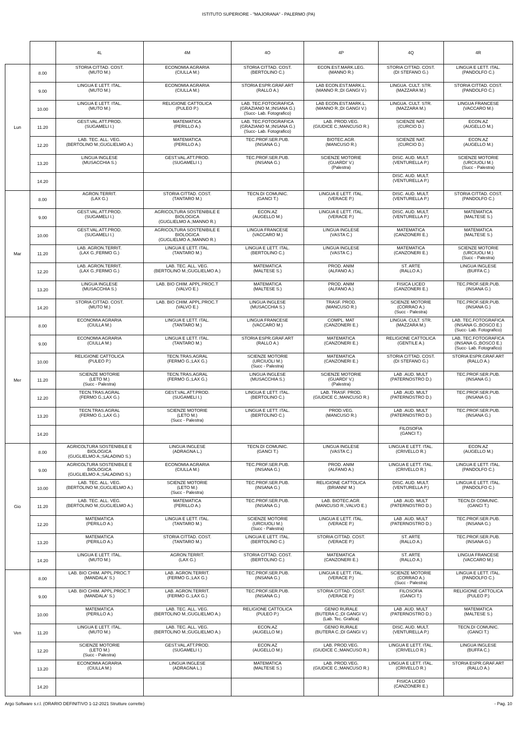ISTITUTO SUPERIORE - "MAJORANA" - PALERMO (PA)
| | | 4L | 4M | 4O | 4P | 4Q | 4R |
| --- | --- | --- | --- | --- | --- | --- | --- |
| Lun | 8.00 | STORIA CITTAD. COST. (MUTO M.) | ECONOMIA AGRARIA (CIULLA M.) | STORIA CITTAD. COST. (BERTOLINO C.) | ECON.EST.MARK.LEG. (MANNO R.) | STORIA CITTAD. COST. (DI STEFANO G.) | LINGUA E LETT. ITAL. (PANDOLFO C.) |
| | 9.00 | LINGUA E LETT. ITAL. (MUTO M.) | ECONOMIA AGRARIA (CIULLA M.) | STORIA ESPR.GRAF.ART (RALLO A.) | LAB ECON.EST.MARK.L. (MANNO R.;DI GANGI V.) | LINGUA. CULT. STR. (MAZZARA M.) | STORIA CITTAD. COST. (PANDOLFO C.) |
| | 10.00 | LINGUA E LETT. ITAL. (MUTO M.) | RELIGIONE CATTOLICA (PULEO P.) | LAB. TEC.FOTOGRAFICA (GRAZIANO M.;INSANA G.) (Succ- Lab. Fotografico) | LAB ECON.EST.MARK.L. (MANNO R.;DI GANGI V.) | LINGUA. CULT. STR. (MAZZARA M.) | LINGUA FRANCESE (VACCARO M.) |
| | 11.20 | GEST.VAL.ATT.PROD. (SUGAMELI I.) | MATEMATICA (PERILLO A.) | LAB. TEC.FOTOGRAFICA (GRAZIANO M.;INSANA G.) (Succ- Lab. Fotografico) | LAB. PROD.VEG. (GIUDICE C.;MANCUSO R.) | SCIENZE NAT. (CURCIO D.) | ECON.AZ (AUGELLO M.) |
| | 12.20 | LAB. TEC. ALL. VEG. (BERTOLINO M.;GUGLIELMO A.) | MATEMATICA (PERILLO A.) | TEC.PROF.SER.PUB. (INSANA G.) | BIOTEC.AGR. (MANCUSO R.) | SCIENZE NAT. (CURCIO D.) | ECON.AZ (AUGELLO M.) |
| | 13.20 | LINGUA INGLESE (MUSACCHIA S.) | GEST.VAL.ATT.PROD. (SUGAMELI I.) | TEC.PROF.SER.PUB. (INSANA G.) | SCIENZE MOTORIE (GUARDI' V.) (Palestra) | DISC. AUD. MULT. (VENTURELLA P.) | SCIENZE MOTORIE (URCIUOLI M.) (Succ - Palestra) |
| | 14.20 | | | | | DISC. AUD. MULT. (VENTURELLA P.) | |
| Mar | 8.00 | AGRON.TERRIT. (LAX G.) | STORIA CITTAD. COST. (TANTARO M.) | TECN.DI COMUNIC. (GANCI T.) | LINGUA E LETT. ITAL. (VERACE P.) | DISC. AUD. MULT. (VENTURELLA P.) | STORIA CITTAD. COST. (PANDOLFO C.) |
| | 9.00 | GEST.VAL.ATT.PROD. (SUGAMELI I.) | AGRICOLTURA SOSTENIBILE E BIOLOGICA (GUGLIELMO A.;MANNO R.) | ECON.AZ (AUGELLO M.) | LINGUA E LETT. ITAL. (VERACE P.) | DISC. AUD. MULT. (VENTURELLA P.) | MATEMATICA (MALTESE S.) |
| | 10.00 | GEST.VAL.ATT.PROD. (SUGAMELI I.) | AGRICOLTURA SOSTENIBILE E BIOLOGICA (GUGLIELMO A.;MANNO R.) | LINGUA FRANCESE (VACCARO M.) | LINGUA INGLESE (VASTA C.) | MATEMATICA (CANZONERI E.) | MATEMATICA (MALTESE S.) |
| | 11.20 | LAB. AGRON.TERRIT. (LAX G.;FERMO G.) | LINGUA E LETT. ITAL. (TANTARO M.) | LINGUA E LETT. ITAL. (BERTOLINO C.) | LINGUA INGLESE (VASTA C.) | MATEMATICA (CANZONERI E.) | SCIENZE MOTORIE (URCIUOLI M.) (Succ - Palestra) |
| | 12.20 | LAB. AGRON.TERRIT. (LAX G.;FERMO G.) | LAB. TEC. ALL. VEG. (BERTOLINO M.;GUGLIELMO A.) | MATEMATICA (MALTESE S.) | PROD. ANIM (ALFANO A.) | ST. ARTE (RALLO A.) | LINGUA INGLESE (BUFFA C.) |
| | 13.20 | LINGUA INGLESE (MUSACCHIA S.) | LAB. BIO CHIM. APPL.PROC.T (VALVO E.) | MATEMATICA (MALTESE S.) | PROD. ANIM (ALFANO A.) | FISICA LICEO (CANZONERI E.) | TEC.PROF.SER.PUB. (INSANA G.) |
| | 14.20 | STORIA CITTAD. COST. (MUTO M.) | LAB. BIO CHIM. APPL.PROC.T (VALVO E.) | LINGUA INGLESE (MUSACCHIA S.) | TRASF. PROD. (MANCUSO R.) | SCIENZE MOTORIE (CORRAO A.) (Succ - Palestra) | TEC.PROF.SER.PUB. (INSANA G.) |
| Mer | 8.00 | ECONOMIA AGRARIA (CIULLA M.) | LINGUA E LETT. ITAL. (TANTARO M.) | LINGUA FRANCESE (VACCARO M.) | COMPL. MAT (CANZONERI E.) | LINGUA. CULT. STR. (MAZZARA M.) | LAB. TEC.FOTOGRAFICA (INSANA G.;BOSCO E.) (Succ- Lab. Fotografico) |
| | 9.00 | ECONOMIA AGRARIA (CIULLA M.) | LINGUA E LETT. ITAL. (TANTARO M.) | STORIA ESPR.GRAF.ART (RALLO A.) | MATEMATICA (CANZONERI E.) | RELIGIONE CATTOLICA (GENTILE A.) | LAB. TEC.FOTOGRAFICA (INSANA G.;BOSCO E.) (Succ- Lab. Fotografico) |
| | 10.00 | RELIGIONE CATTOLICA (PULEO P.) | TECN.TRAS.AGRAL (FERMO G.;LAX G.) | SCIENZE MOTORIE (URCIUOLI M.) (Succ - Palestra) | MATEMATICA (CANZONERI E.) | STORIA CITTAD. COST. (DI STEFANO G.) | STORIA ESPR.GRAF.ART (RALLO A.) |
| | 11.20 | SCIENZE MOTORIE (LETO M.) (Succ - Palestra) | TECN.TRAS.AGRAL (FERMO G.;LAX G.) | LINGUA INGLESE (MUSACCHIA S.) | SCIENZE MOTORIE (GUARDI' V.) (Palestra) | LAB .AUD. MULT (PATERNOSTRO D.) | TEC.PROF.SER.PUB. (INSANA G.) |
| | 12.20 | TECN.TRAS.AGRAL (FERMO G.;LAX G.) | GEST.VAL.ATT.PROD. (SUGAMELI I.) | LINGUA E LETT. ITAL. (BERTOLINO C.) | LAB. TRASF. PROD. (GIUDICE C.;MANCUSO R.) | LAB .AUD. MULT (PATERNOSTRO D.) | TEC.PROF.SER.PUB. (INSANA G.) |
| | 13.20 | TECN.TRAS.AGRAL (FERMO G.;LAX G.) | SCIENZE MOTORIE (LETO M.) (Succ - Palestra) | LINGUA E LETT. ITAL. (BERTOLINO C.) | PROD.VEG. (MANCUSO R.) | LAB .AUD. MULT (PATERNOSTRO D.) | TEC.PROF.SER.PUB. (INSANA G.) |
| | 14.20 | | | | | FILOSOFIA (GANCI T.) | |
| Gio | 8.00 | AGRICOLTURA SOSTENIBILE E BIOLOGICA (GUGLIELMO A.;SALADINO S.) | LINGUA INGLESE (ADRAGNA L.) | TECN.DI COMUNIC. (GANCI T.) | LINGUA INGLESE (VASTA C.) | LINGUA E LETT. ITAL. (CRIVELLO R.) | ECON.AZ (AUGELLO M.) |
| | 9.00 | AGRICOLTURA SOSTENIBILE E BIOLOGICA (GUGLIELMO A.;SALADINO S.) | ECONOMIA AGRARIA (CIULLA M.) | TEC.PROF.SER.PUB. (INSANA G.) | PROD. ANIM (ALFANO A.) | LINGUA E LETT. ITAL. (CRIVELLO R.) | LINGUA E LETT. ITAL. (PANDOLFO C.) |
| | 10.00 | LAB. TEC. ALL. VEG. (BERTOLINO M.;GUGLIELMO A.) | SCIENZE MOTORIE (LETO M.) (Succ - Palestra) | TEC.PROF.SER.PUB. (INSANA G.) | RELIGIONE CATTOLICA (BRIANNI' M.) | DISC. AUD. MULT. (VENTURELLA P.) | LINGUA E LETT. ITAL. (PANDOLFO C.) |
| | 11.20 | LAB. TEC. ALL. VEG. (BERTOLINO M.;GUGLIELMO A.) | MATEMATICA (PERILLO A.) | TEC.PROF.SER.PUB. (INSANA G.) | LAB. BIOTEC.AGR. (MANCUSO R.;VALVO E.) | LAB .AUD. MULT (PATERNOSTRO D.) | TECN.DI COMUNIC. (GANCI T.) |
| | 12.20 | MATEMATICA (PERILLO A.) | LINGUA E LETT. ITAL. (TANTARO M.) | SCIENZE MOTORIE (URCIUOLI M.) (Succ - Palestra) | LINGUA E LETT. ITAL. (VERACE P.) | LAB .AUD. MULT (PATERNOSTRO D.) | TEC.PROF.SER.PUB. (INSANA G.) |
| | 13.20 | MATEMATICA (PERILLO A.) | STORIA CITTAD. COST. (TANTARO M.) | LINGUA E LETT. ITAL. (BERTOLINO C.) | STORIA CITTAD. COST. (VERACE P.) | ST. ARTE (RALLO A.) | TEC.PROF.SER.PUB. (INSANA G.) |
| | 14.20 | LINGUA E LETT. ITAL. (MUTO M.) | AGRON.TERRIT. (LAX G.) | STORIA CITTAD. COST. (BERTOLINO C.) | MATEMATICA (CANZONERI E.) | ST. ARTE (RALLO A.) | LINGUA FRANCESE (VACCARO M.) |
| Ven | 8.00 | LAB. BIO CHIM. APPL.PROC.T (MANDALA' S.) | LAB. AGRON.TERRIT. (FERMO G.;LAX G.) | TEC.PROF.SER.PUB. (INSANA G.) | LINGUA E LETT. ITAL. (VERACE P.) | SCIENZE MOTORIE (CORRAO A.) (Succ - Palestra) | LINGUA E LETT. ITAL. (PANDOLFO C.) |
| | 9.00 | LAB. BIO CHIM. APPL.PROC.T (MANDALA' S.) | LAB. AGRON.TERRIT. (FERMO G.;LAX G.) | TEC.PROF.SER.PUB. (INSANA G.) | STORIA CITTAD. COST. (VERACE P.) | FILOSOFIA (GANCI T.) | RELIGIONE CATTOLICA (PULEO P.) |
| | 10.00 | MATEMATICA (PERILLO A.) | LAB. TEC. ALL. VEG. (BERTOLINO M.;GUGLIELMO A.) | RELIGIONE CATTOLICA (PULEO P.) | GENIO RURALE (BUTERA C.;DI GANGI V.) (Lab. Tec. Grafica) | LAB .AUD. MULT (PATERNOSTRO D.) | MATEMATICA (MALTESE S.) |
| | 11.20 | LINGUA E LETT. ITAL. (MUTO M.) | LAB. TEC. ALL. VEG. (BERTOLINO M.;GUGLIELMO A.) | ECON.AZ (AUGELLO M.) | GENIO RURALE (BUTERA C.;DI GANGI V.) | DISC. AUD. MULT. (VENTURELLA P.) | TECN.DI COMUNIC. (GANCI T.) |
| | 12.20 | SCIENZE MOTORIE (LETO M.) (Succ - Palestra) | GEST.VAL.ATT.PROD. (SUGAMELI I.) | ECON.AZ (AUGELLO M.) | LAB. PROD.VEG. (GIUDICE C.;MANCUSO R.) | LINGUA E LETT. ITAL. (CRIVELLO R.) | LINGUA INGLESE (BUFFA C.) |
| | 13.20 | ECONOMIA AGRARIA (CIULLA M.) | LINGUA INGLESE (ADRAGNA L.) | MATEMATICA (MALTESE S.) | LAB. PROD.VEG. (GIUDICE C.;MANCUSO R.) | LINGUA E LETT. ITAL. (CRIVELLO R.) | STORIA ESPR.GRAF.ART (RALLO A.) |
| | 14.20 | | | | | FISICA LICEO (CANZONERI E.) | |
Argo Software s.r.l. (ORARIO DEFINITIVO 1-12-2021 Strutture corrette) - Pag. 10